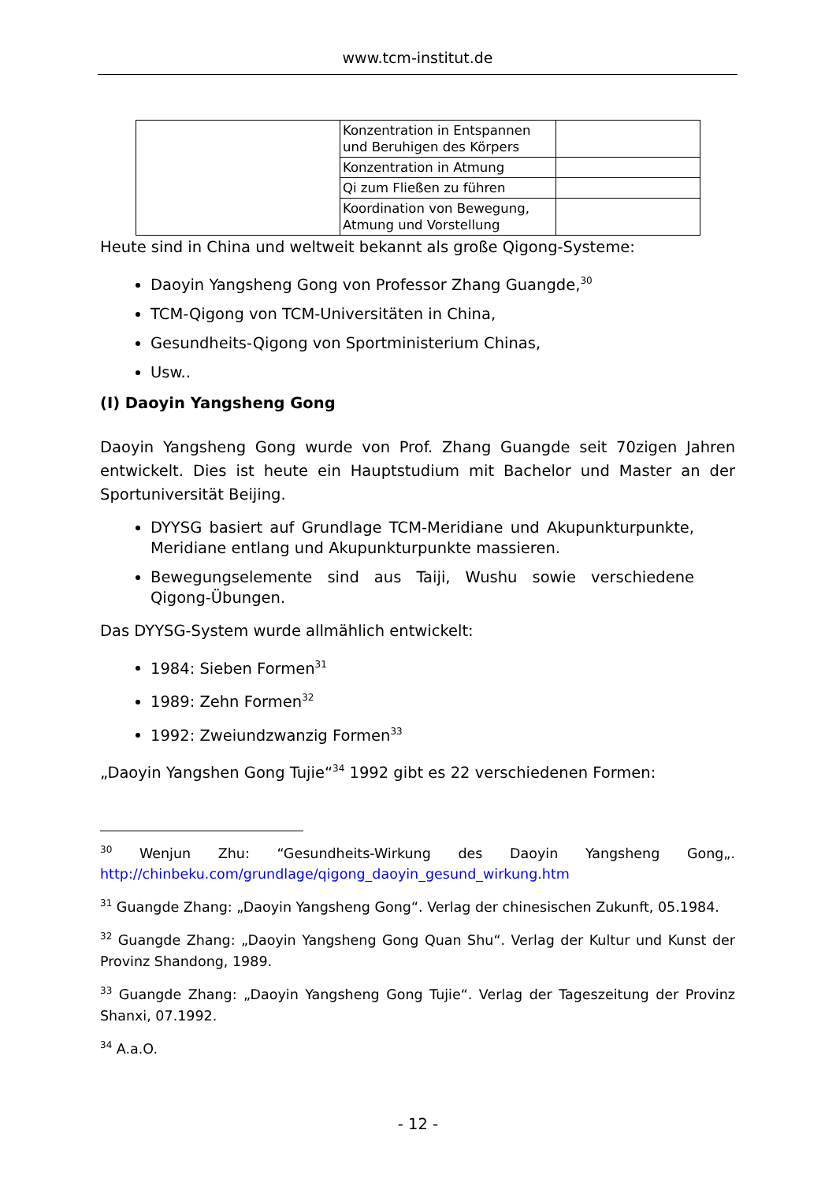www.tcm-institut.de
| | Konzentration in Entspannen und Beruhigen des Körpers | |
| | Konzentration in Atmung | |
| | Qi zum Fließen zu führen | |
| | Koordination von Bewegung, Atmung und Vorstellung | |
Heute sind in China und weltweit bekannt als große Qigong-Systeme:
Daoyin Yangsheng Gong von Professor Zhang Guangde,<sup>30</sup>
TCM-Qigong von TCM-Universitäten in China,
Gesundheits-Qigong von Sportministerium Chinas,
Usw..
(I) Daoyin Yangsheng Gong
Daoyin Yangsheng Gong wurde von Prof. Zhang Guangde seit 70zigen Jahren entwickelt. Dies ist heute ein Hauptstudium mit Bachelor und Master an der Sportuniversität Beijing.
DYYSG basiert auf Grundlage TCM-Meridiane und Akupunkturpunkte, Meridiane entlang und Akupunkturpunkte massieren.
Bewegungselemente sind aus Taiji, Wushu sowie verschiedene Qigong-Übungen.
Das DYYSG-System wurde allmählich entwickelt:
1984: Sieben Formen<sup>31</sup>
1989: Zehn Formen<sup>32</sup>
1992: Zweiundzwanzig Formen<sup>33</sup>
„Daoyin Yangshen Gong Tujie“<sup>34</sup> 1992 gibt es 22 verschiedenen Formen:
<sup>30</sup> Wenjun Zhu: “Gesundheits-Wirkung des Daoyin Yangsheng Gong„. http://chinbeku.com/grundlage/qigong_daoyin_gesund_wirkung.htm
<sup>31</sup> Guangde Zhang: „Daoyin Yangsheng Gong“. Verlag der chinesischen Zukunft, 05.1984.
<sup>32</sup> Guangde Zhang: „Daoyin Yangsheng Gong Quan Shu“. Verlag der Kultur und Kunst der Provinz Shandong, 1989.
<sup>33</sup> Guangde Zhang: „Daoyin Yangsheng Gong Tujie“. Verlag der Tageszeitung der Provinz Shanxi, 07.1992.
<sup>34</sup> A.a.O.
- 12 -